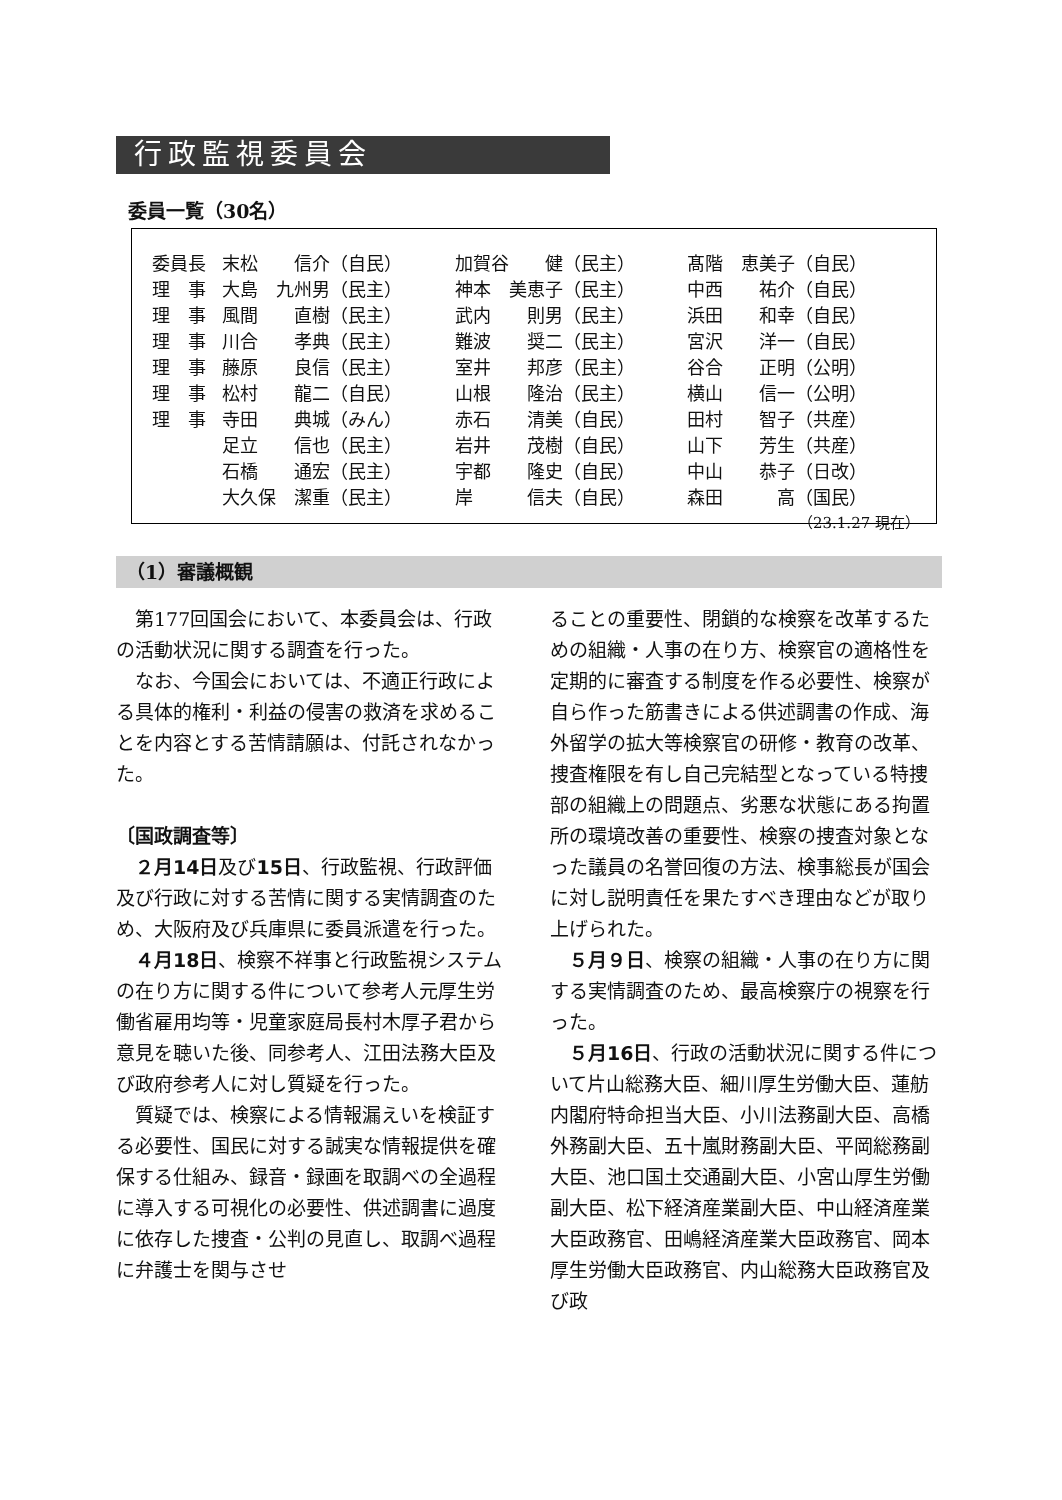行政監視委員会
委員一覧（30名）
| 委員長 | 末松 信介（自民） | 加賀谷 健（民主） | 髙階 恵美子（自民） |
| 理 事 | 大島 九州男（民主） | 神本 美恵子（民主） | 中西 祐介（自民） |
| 理 事 | 風間 直樹（民主） | 武内 則男（民主） | 浜田 和幸（自民） |
| 理 事 | 川合 孝典（民主） | 難波 奨二（民主） | 宮沢 洋一（自民） |
| 理 事 | 藤原 良信（民主） | 室井 邦彦（民主） | 谷合 正明（公明） |
| 理 事 | 松村 龍二（自民） | 山根 隆治（民主） | 横山 信一（公明） |
| 理 事 | 寺田 典城（みん） | 赤石 清美（自民） | 田村 智子（共産） |
| | 足立 信也（民主） | 岩井 茂樹（自民） | 山下 芳生（共産） |
| | 石橋 通宏（民主） | 宇都 隆史（自民） | 中山 恭子（日改） |
| | 大久保 潔重（民主） | 岸 信夫（自民） | 森田 高（国民） |
| （23.1.27 現在） | | | |
（1）審議概観
第177回国会において、本委員会は、行政の活動状況に関する調査を行った。
なお、今国会においては、不適正行政による具体的権利・利益の侵害の救済を求めることを内容とする苦情請願は、付託されなかった。
〔国政調査等〕
２月14日及び15日、行政監視、行政評価及び行政に対する苦情に関する実情調査のため、大阪府及び兵庫県に委員派遣を行った。
４月18日、検察不祥事と行政監視システムの在り方に関する件について参考人元厚生労働省雇用均等・児童家庭局長村木厚子君から意見を聴いた後、同参考人、江田法務大臣及び政府参考人に対し質疑を行った。
質疑では、検察による情報漏えいを検証する必要性、国民に対する誠実な情報提供を確保する仕組み、録音・録画を取調べの全過程に導入する可視化の必要性、供述調書に過度に依存した捜査・公判の見直し、取調べ過程に弁護士を関与させ
ることの重要性、閉鎖的な検察を改革するための組織・人事の在り方、検察官の適格性を定期的に審査する制度を作る必要性、検察が自ら作った筋書きによる供述調書の作成、海外留学の拡大等検察官の研修・教育の改革、捜査権限を有し自己完結型となっている特捜部の組織上の問題点、劣悪な状態にある拘置所の環境改善の重要性、検察の捜査対象となった議員の名誉回復の方法、検事総長が国会に対し説明責任を果たすべき理由などが取り上げられた。
５月９日、検察の組織・人事の在り方に関する実情調査のため、最高検察庁の視察を行った。
５月16日、行政の活動状況に関する件について片山総務大臣、細川厚生労働大臣、蓮舫内閣府特命担当大臣、小川法務副大臣、高橋外務副大臣、五十嵐財務副大臣、平岡総務副大臣、池口国土交通副大臣、小宮山厚生労働副大臣、松下経済産業副大臣、中山経済産業大臣政務官、田嶋経済産業大臣政務官、岡本厚生労働大臣政務官、内山総務大臣政務官及び政